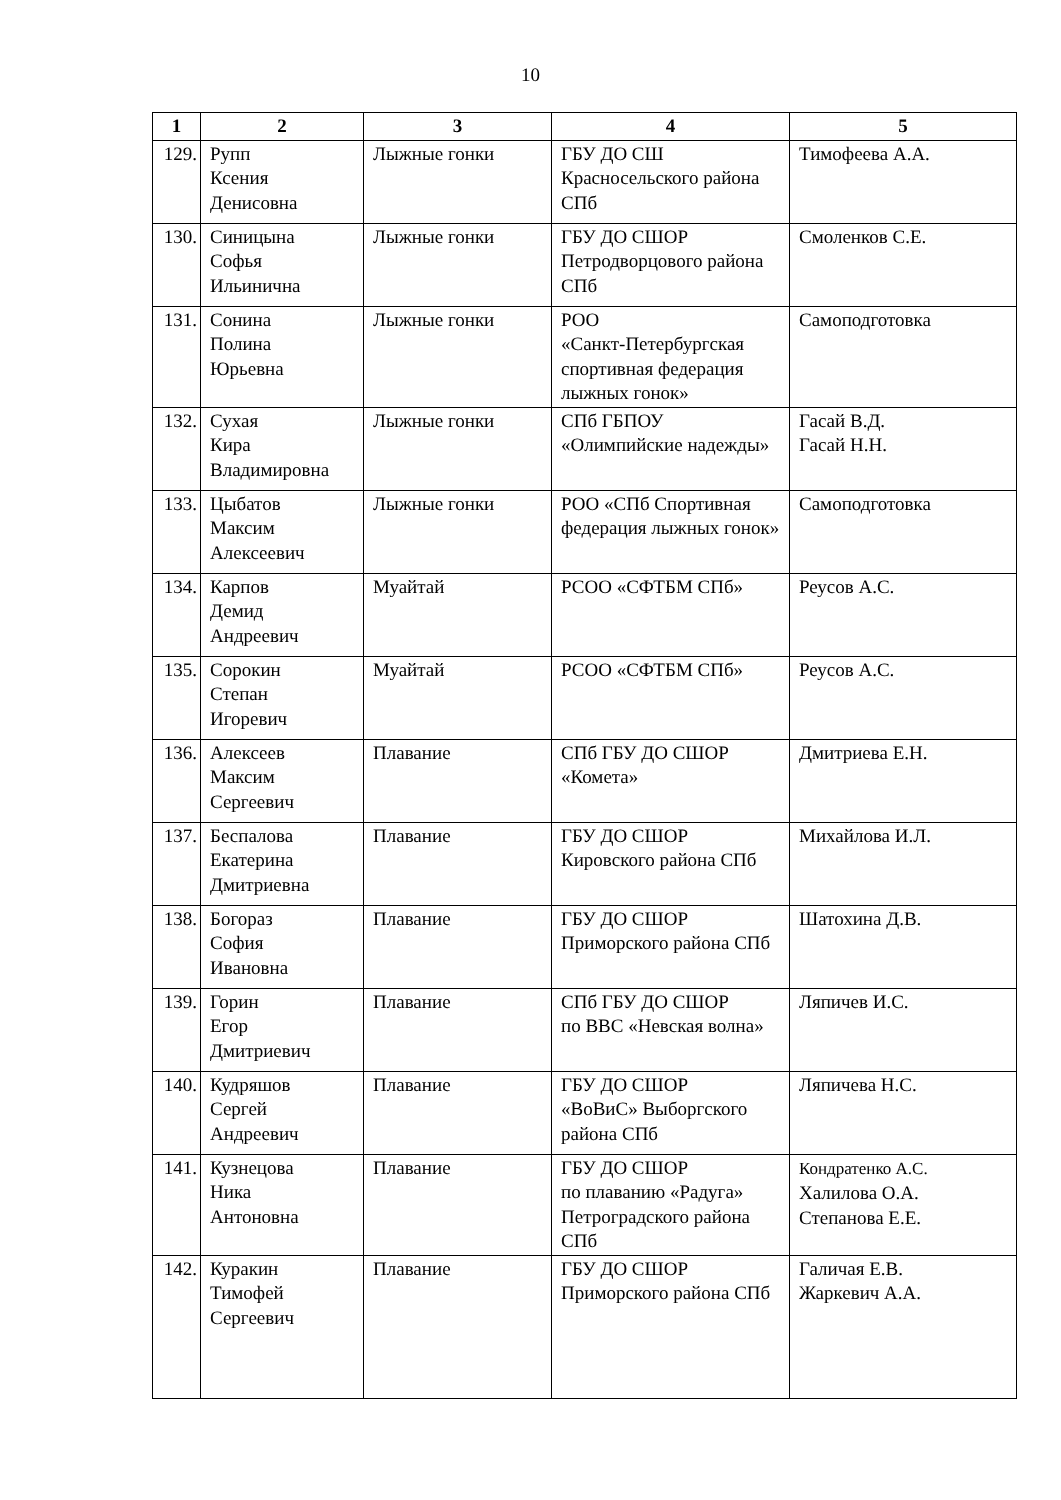10
| 1 | 2 | 3 | 4 | 5 |
| --- | --- | --- | --- | --- |
| 129. | Рупп Ксения Денисовна | Лыжные гонки | ГБУ ДО СШ Красносельского района СПб | Тимофеева А.А. |
| 130. | Синицына Софья Ильинична | Лыжные гонки | ГБУ ДО СШОР Петродворцового района СПб | Смоленков С.Е. |
| 131. | Сонина Полина Юрьевна | Лыжные гонки | РОО «Санкт-Петербургская спортивная федерация лыжных гонок» | Самоподготовка |
| 132. | Сухая Кира Владимировна | Лыжные гонки | СПб ГБПОУ «Олимпийские надежды» | Гасай В.Д. Гасай Н.Н. |
| 133. | Цыбатов Максим Алексеевич | Лыжные гонки | РОО «СПб Спортивная федерация лыжных гонок» | Самоподготовка |
| 134. | Карпов Демид Андреевич | Муайтай | РСОО «СФТБМ СПб» | Реусов А.С. |
| 135. | Сорокин Степан Игоревич | Муайтай | РСОО «СФТБМ СПб» | Реусов А.С. |
| 136. | Алексеев Максим Сергеевич | Плавание | СПб ГБУ ДО СШОР «Комета» | Дмитриева Е.Н. |
| 137. | Беспалова Екатерина Дмитриевна | Плавание | ГБУ ДО СШОР Кировского района СПб | Михайлова И.Л. |
| 138. | Богораз София Ивановна | Плавание | ГБУ ДО СШОР Приморского района СПб | Шатохина Д.В. |
| 139. | Горин Егор Дмитриевич | Плавание | СПб ГБУ ДО СШОР по ВВС «Невская волна» | Ляпичев И.С. |
| 140. | Кудряшов Сергей Андреевич | Плавание | ГБУ ДО СШОР «ВоВиС» Выборгского района СПб | Ляпичева Н.С. |
| 141. | Кузнецова Ника Антоновна | Плавание | ГБУ ДО СШОР по плаванию «Радуга» Петроградского района СПб | Кондратенко А.С. Халилова О.А. Степанова Е.Е. |
| 142. | Куракин Тимофей Сергеевич | Плавание | ГБУ ДО СШОР Приморского района СПб | Галичая Е.В. Жаркевич А.А. |